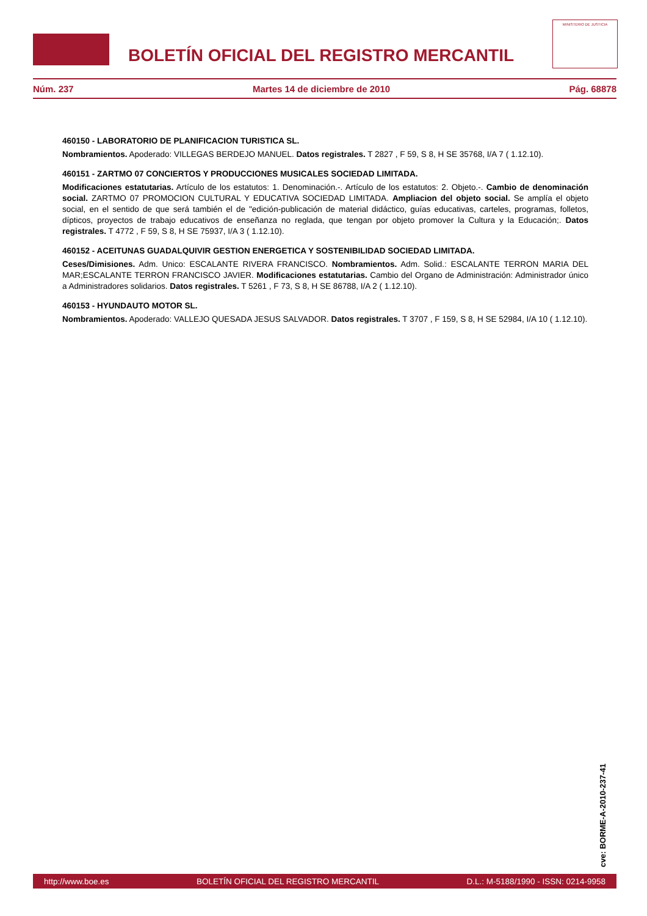BOLETÍN OFICIAL DEL REGISTRO MERCANTIL
MINISTERIO DE JUSTICIA
Núm. 237 Martes 14 de diciembre de 2010 Pág. 68878
460150 - LABORATORIO DE PLANIFICACION TURISTICA SL.
Nombramientos. Apoderado: VILLEGAS BERDEJO MANUEL. Datos registrales. T 2827 , F 59, S 8, H SE 35768, I/A 7 ( 1.12.10).
460151 - ZARTMO 07 CONCIERTOS Y PRODUCCIONES MUSICALES SOCIEDAD LIMITADA.
Modificaciones estatutarias. Artículo de los estatutos: 1. Denominación.-. Artículo de los estatutos: 2. Objeto.-. Cambio de denominación social. ZARTMO 07 PROMOCION CULTURAL Y EDUCATIVA SOCIEDAD LIMITADA. Ampliacion del objeto social. Se amplía el objeto social, en el sentido de que será también el de "edición-publicación de material didáctico, guías educativas, carteles, programas, folletos, dípticos, proyectos de trabajo educativos de enseñanza no reglada, que tengan por objeto promover la Cultura y la Educación;. Datos registrales. T 4772 , F 59, S 8, H SE 75937, I/A 3 ( 1.12.10).
460152 - ACEITUNAS GUADALQUIVIR GESTION ENERGETICA Y SOSTENIBILIDAD SOCIEDAD LIMITADA.
Ceses/Dimisiones. Adm. Unico: ESCALANTE RIVERA FRANCISCO. Nombramientos. Adm. Solid.: ESCALANTE TERRON MARIA DEL MAR;ESCALANTE TERRON FRANCISCO JAVIER. Modificaciones estatutarias. Cambio del Organo de Administración: Administrador único a Administradores solidarios. Datos registrales. T 5261 , F 73, S 8, H SE 86788, I/A 2 ( 1.12.10).
460153 - HYUNDAUTO MOTOR SL.
Nombramientos. Apoderado: VALLEJO QUESADA JESUS SALVADOR. Datos registrales. T 3707 , F 159, S 8, H SE 52984, I/A 10 ( 1.12.10).
cve: BORME-A-2010-237-41
http://www.boe.es BOLETÍN OFICIAL DEL REGISTRO MERCANTIL D.L.: M-5188/1990 - ISSN: 0214-9958